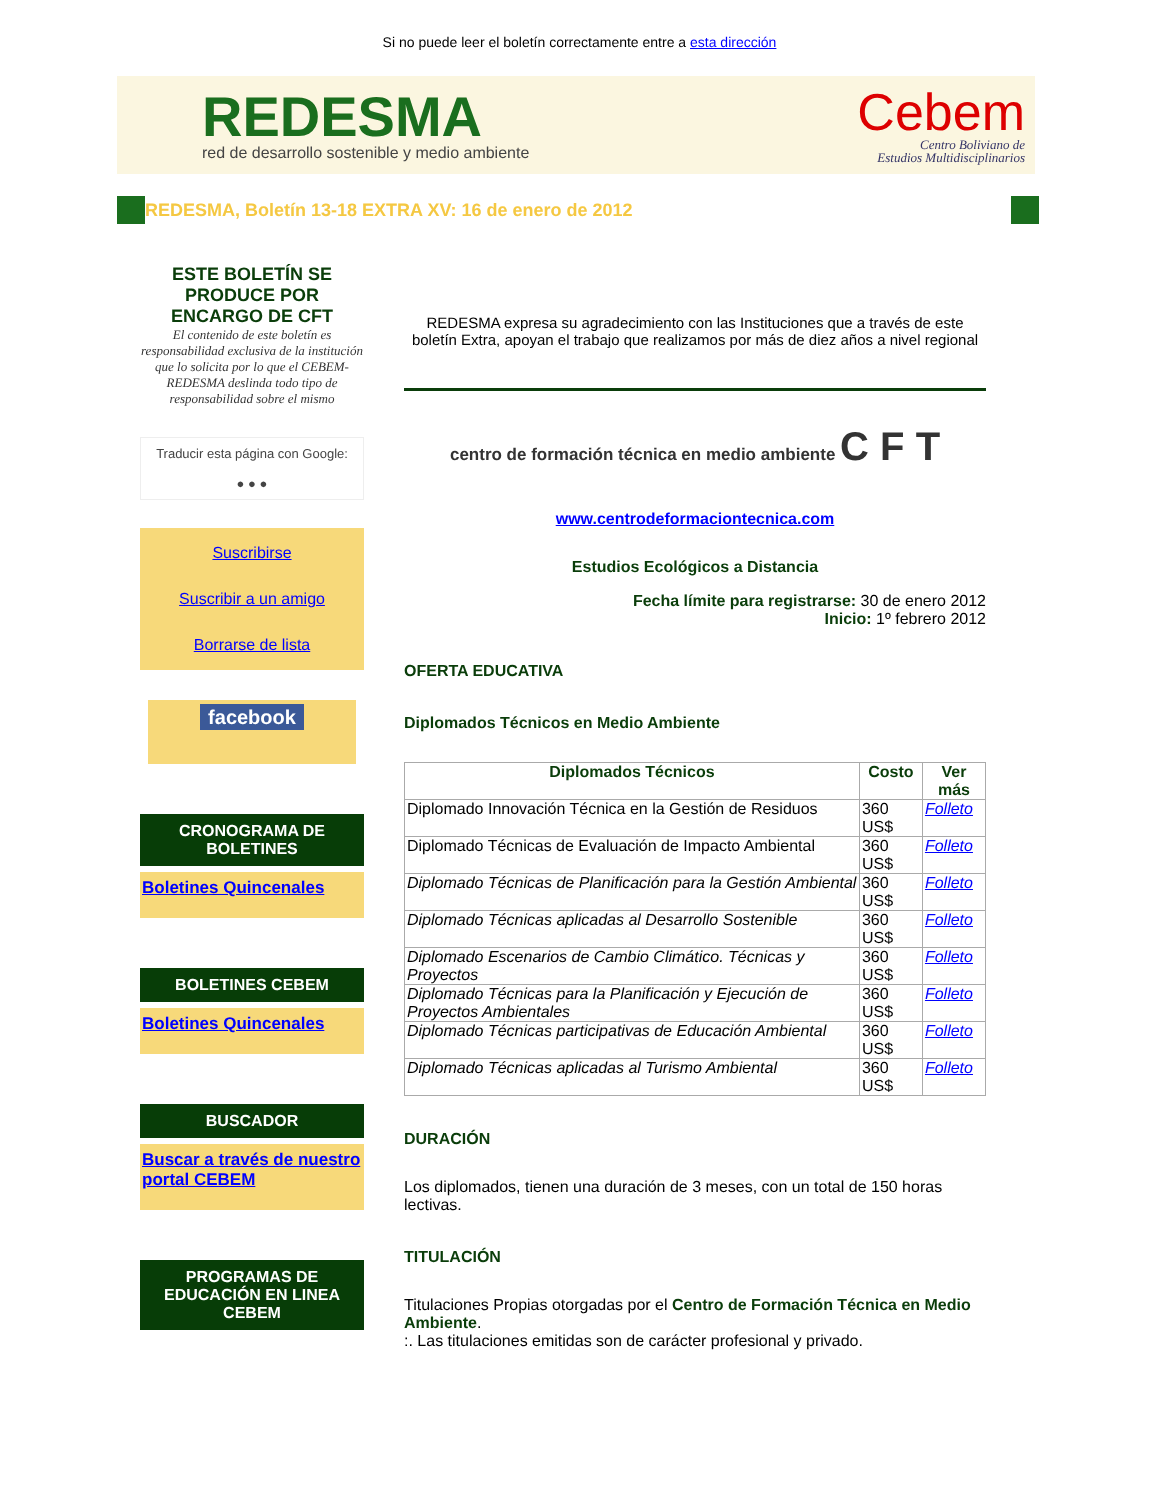Si no puede leer el boletín correctamente entre a esta dirección
REDESMA
red de desarrollo sostenible y medio ambiente
Cebem
Centro Boliviano de
Estudios Multidisciplinarios
REDESMA, Boletín 13-18 EXTRA XV: 16 de enero de 2012
ESTE BOLETÍN SE PRODUCE POR ENCARGO DE CFT
El contenido de este boletín es responsabilidad exclusiva de la institución que lo solicita por lo que el CEBEM-REDESMA deslinda todo tipo de responsabilidad sobre el mismo
Traducir esta página con Google:
● ● ●
Suscribirse
Suscribir a un amigo
Borrarse de lista
facebook
CRONOGRAMA DE BOLETINES
Boletines Quincenales
BOLETINES CEBEM
Boletines Quincenales
BUSCADOR
Buscar a través de nuestro portal CEBEM
PROGRAMAS DE EDUCACIÓN EN LINEA CEBEM
REDESMA expresa su agradecimiento con las Instituciones que a través de este boletín Extra, apoyan el trabajo que realizamos por más de diez años a nivel regional
centro de formación técnica en medio ambiente C F T
www.centrodeformaciontecnica.com
Estudios Ecológicos a Distancia
Fecha límite para registrarse: 30 de enero 2012
Inicio: 1º febrero 2012
OFERTA EDUCATIVA
Diplomados Técnicos en Medio Ambiente
| Diplomados Técnicos | Costo | Ver más |
| --- | --- | --- |
| Diplomado Innovación Técnica en la Gestión de Residuos | 360 US$ | Folleto |
| Diplomado Técnicas de Evaluación de Impacto Ambiental | 360 US$ | Folleto |
| Diplomado Técnicas de Planificación para la Gestión Ambiental | 360 US$ | Folleto |
| Diplomado Técnicas aplicadas al Desarrollo Sostenible | 360 US$ | Folleto |
| Diplomado Escenarios de Cambio Climático. Técnicas y Proyectos | 360 US$ | Folleto |
| Diplomado Técnicas para la Planificación y Ejecución de Proyectos Ambientales | 360 US$ | Folleto |
| Diplomado Técnicas participativas de Educación Ambiental | 360 US$ | Folleto |
| Diplomado Técnicas aplicadas al Turismo Ambiental | 360 US$ | Folleto |
DURACIÓN
Los diplomados, tienen una duración de 3 meses, con un total de 150 horas lectivas.
TITULACIÓN
Titulaciones Propias otorgadas por el Centro de Formación Técnica en Medio Ambiente.
:. Las titulaciones emitidas son de carácter profesional y privado.